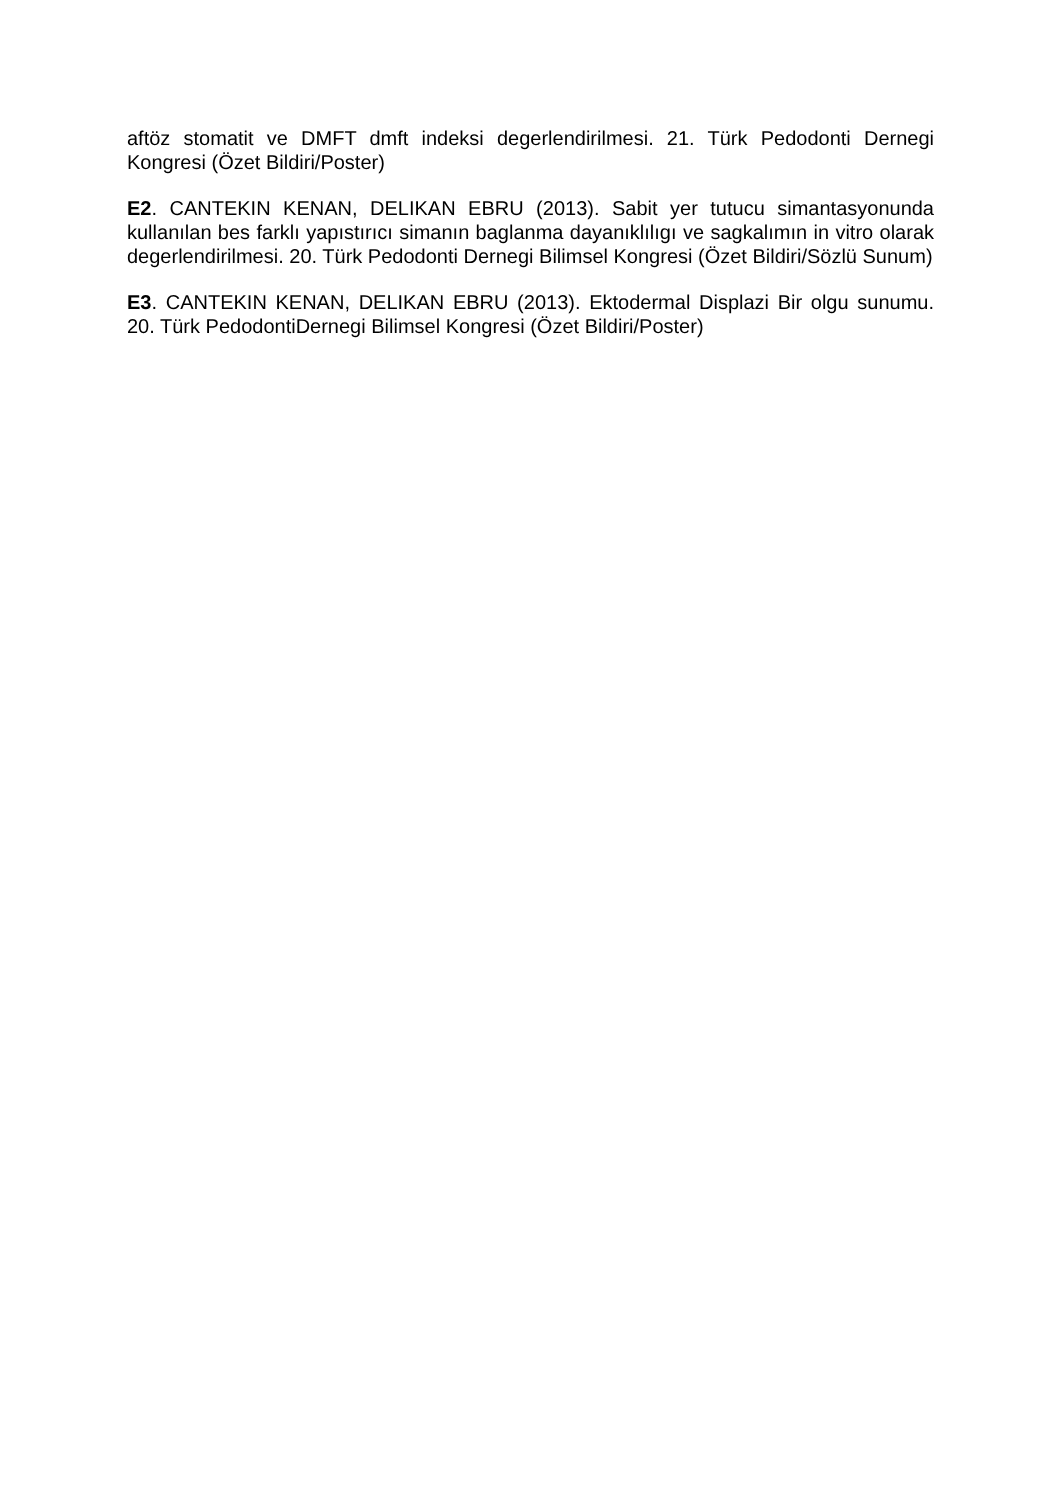aftöz stomatit ve DMFT dmft indeksi degerlendirilmesi. 21. Türk Pedodonti Dernegi Kongresi (Özet Bildiri/Poster)
E2. CANTEKIN KENAN, DELIKAN EBRU (2013). Sabit yer tutucu simantasyonunda kullanılan bes farklı yapıstırıcı simanın baglanma dayanıklılıgı ve sagkalımın in vitro olarak degerlendirilmesi. 20. Türk Pedodonti Dernegi Bilimsel Kongresi (Özet Bildiri/Sözlü Sunum)
E3. CANTEKIN KENAN, DELIKAN EBRU (2013). Ektodermal Displazi Bir olgu sunumu. 20. Türk PedodontiDernegi Bilimsel Kongresi (Özet Bildiri/Poster)